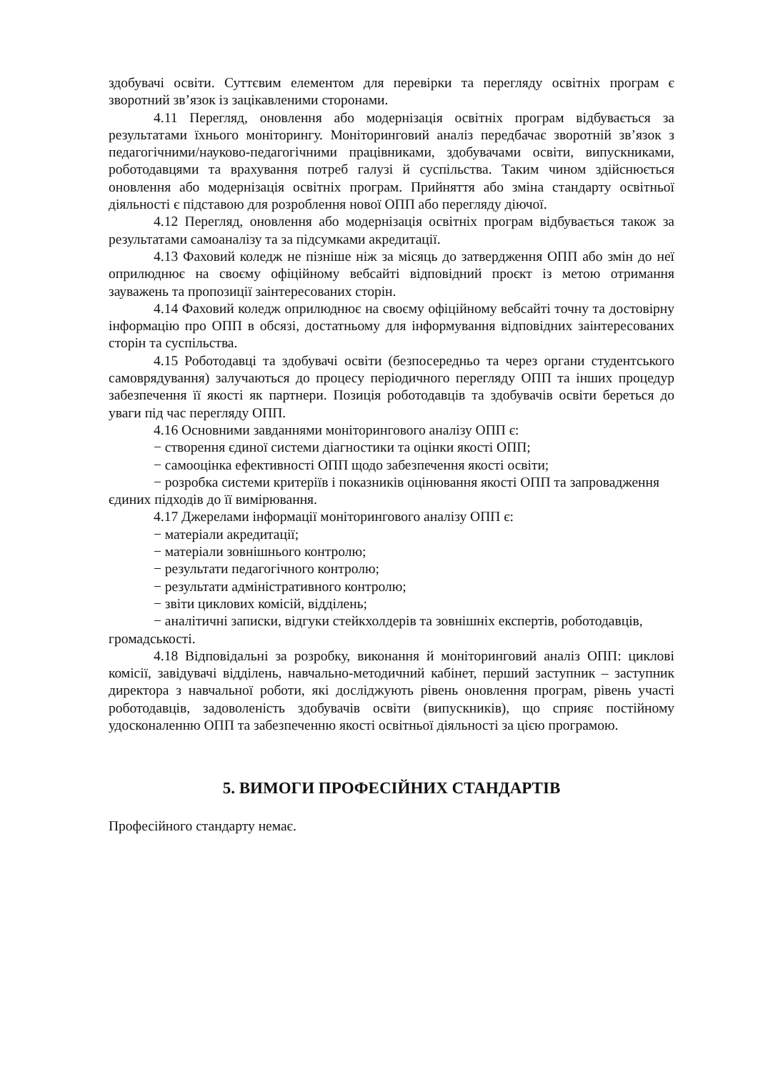здобувачі освіти. Суттєвим елементом для перевірки та перегляду освітніх програм є зворотний зв’язок із зацікавленими сторонами.
4.11 Перегляд, оновлення або модернізація освітніх програм відбувається за результатами їхнього моніторингу. Моніторинговий аналіз передбачає зворотній зв’язок з педагогічними/науково-педагогічними працівниками, здобувачами освіти, випускниками, роботодавцями та врахування потреб галузі й суспільства. Таким чином здійснюється оновлення або модернізація освітніх програм. Прийняття або зміна стандарту освітньої діяльності є підставою для розроблення нової ОПП або перегляду діючої.
4.12 Перегляд, оновлення або модернізація освітніх програм відбувається також за результатами самоаналізу та за підсумками акредитації.
4.13 Фаховий коледж не пізніше ніж за місяць до затвердження ОПП або змін до неї оприлюднює на своєму офіційному вебсайті відповідний проєкт із метою отримання зауважень та пропозиції заінтересованих сторін.
4.14 Фаховий коледж оприлюднює на своєму офіційному вебсайті точну та достовірну інформацію про ОПП в обсязі, достатньому для інформування відповідних заінтересованих сторін та суспільства.
4.15 Роботодавці та здобувачі освіти (безпосередньо та через органи студентського самоврядування) залучаються до процесу періодичного перегляду ОПП та інших процедур забезпечення її якості як партнери. Позиція роботодавців та здобувачів освіти береться до уваги під час перегляду ОПП.
4.16 Основними завданнями моніторингового аналізу ОПП є:
− створення єдиної системи діагностики та оцінки якості ОПП;
− самооцінка ефективності ОПП щодо забезпечення якості освіти;
− розробка системи критеріїв і показників оцінювання якості ОПП та запровадження єдиних підходів до її вимірювання.
4.17 Джерелами інформації моніторингового аналізу ОПП є:
− матеріали акредитації;
− матеріали зовнішнього контролю;
− результати педагогічного контролю;
− результати адміністративного контролю;
− звіти циклових комісій, відділень;
− аналітичні записки, відгуки стейкхолдерів та зовнішніх експертів, роботодавців, громадськості.
4.18 Відповідальні за розробку, виконання й моніторинговий аналіз ОПП: циклові комісії, завідувачі відділень, навчально-методичний кабінет, перший заступник – заступник директора з навчальної роботи, які досліджують рівень оновлення програм, рівень участі роботодавців, задоволеність здобувачів освіти (випускників), що сприяє постійному удосконаленню ОПП та забезпеченню якості освітньої діяльності за цією програмою.
5. ВИМОГИ ПРОФЕСІЙНИХ СТАНДАРТІВ
Професійного стандарту немає.